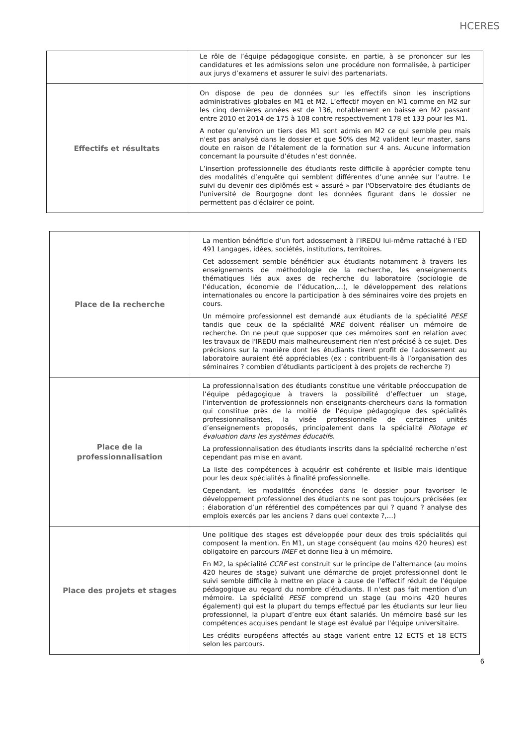HCERES
| | Le rôle de l’équipe pédagogique consiste, en partie, à se prononcer sur les candidatures et les admissions selon une procédure non formalisée, à participer aux jurys d’examens et assurer le suivi des partenariats. |
| Effectifs et résultats | On dispose de peu de données sur les effectifs sinon les inscriptions administratives globales en M1 et M2. L’effectif moyen en M1 comme en M2 sur les cinq dernières années est de 136, notablement en baisse en M2 passant entre 2010 et 2014 de 175 à 108 contre respectivement 178 et 133 pour les M1. A noter qu’environ un tiers des M1 sont admis en M2 ce qui semble peu mais n'est pas analysé dans le dossier et que 50% des M2 valident leur master, sans doute en raison de l’étalement de la formation sur 4 ans. Aucune information concernant la poursuite d’études n’est donnée. L’insertion professionnelle des étudiants reste difficile à apprécier compte tenu des modalités d’enquête qui semblent différentes d’une année sur l’autre. Le suivi du devenir des diplômés est « assuré » par l'Observatoire des étudiants de l'université de Bourgogne dont les données figurant dans le dossier ne permettent pas d'éclairer ce point. |
| Place de la recherche | La mention bénéficie d’un fort adossement à l’IREDU lui-même rattaché à l’ED 491 Langages, idées, sociétés, institutions, territoires. Cet adossement semble bénéficier aux étudiants notamment à travers les enseignements de méthodologie de la recherche, les enseignements thématiques liés aux axes de recherche du laboratoire (sociologie de l’éducation, économie de l’éducation,…), le développement des relations internationales ou encore la participation à des séminaires voire des projets en cours. Un mémoire professionnel est demandé aux étudiants de la spécialité PESE tandis que ceux de la spécialité MRE doivent réaliser un mémoire de recherche. On ne peut que supposer que ces mémoires sont en relation avec les travaux de l'IREDU mais malheureusement rien n'est précisé à ce sujet. Des précisions sur la manière dont les étudiants tirent profit de l'adossement au laboratoire auraient été appréciables (ex : contribuent-ils à l’organisation des séminaires ? combien d’étudiants participent à des projets de recherche ?) |
| Place de la professionnalisation | La professionnalisation des étudiants constitue une véritable préoccupation de l’équipe pédagogique à travers la possibilité d’effectuer un stage, l’intervention de professionnels non enseignants-chercheurs dans la formation qui constitue près de la moitié de l’équipe pédagogique des spécialités professionnalisantes, la visée professionnelle de certaines unités d’enseignements proposés, principalement dans la spécialité Pilotage et évaluation dans les systèmes éducatifs . La professionnalisation des étudiants inscrits dans la spécialité recherche n’est cependant pas mise en avant. La liste des compétences à acquérir est cohérente et lisible mais identique pour les deux spécialités à finalité professionnelle. Cependant, les modalités énoncées dans le dossier pour favoriser le développement professionnel des étudiants ne sont pas toujours précisées (ex : élaboration d’un référentiel des compétences par qui ? quand ? analyse des emplois exercés par les anciens ? dans quel contexte ?,…) |
| Place des projets et stages | Une politique des stages est développée pour deux des trois spécialités qui composent la mention. En M1, un stage conséquent (au moins 420 heures) est obligatoire en parcours IMEF et donne lieu à un mémoire. En M2, la spécialité CCRF est construit sur le principe de l’alternance (au moins 420 heures de stage) suivant une démarche de projet professionnel dont le suivi semble difficile à mettre en place à cause de l’effectif réduit de l’équipe pédagogique au regard du nombre d’étudiants. Il n'est pas fait mention d’un mémoire. La spécialité PESE comprend un stage (au moins 420 heures également) qui est la plupart du temps effectué par les étudiants sur leur lieu professionnel, la plupart d’entre eux étant salariés. Un mémoire basé sur les compétences acquises pendant le stage est évalué par l'équipe universitaire. Les crédits européens affectés au stage varient entre 12 ECTS et 18 ECTS selon les parcours. |
6